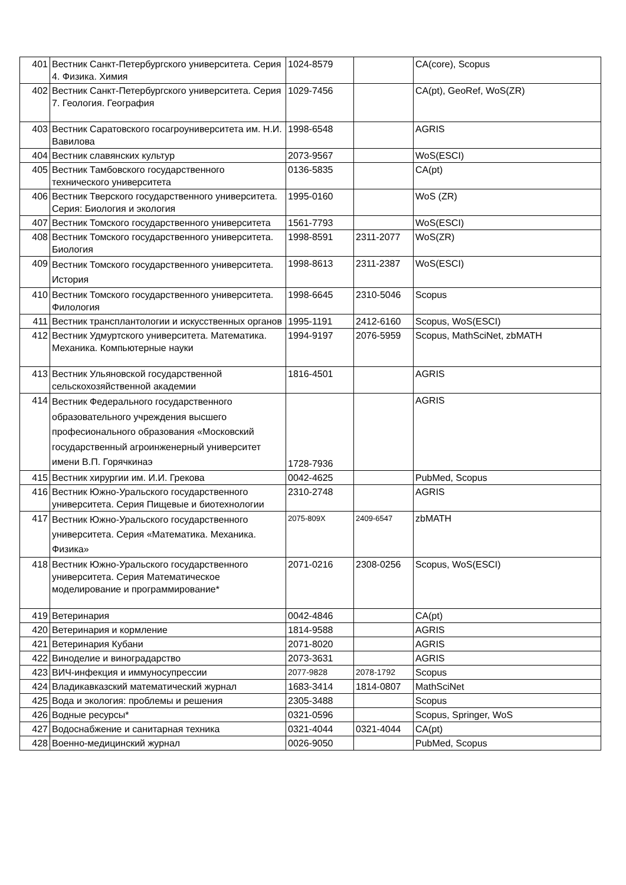| 401 | Вестник Санкт-Петербургского университета. Серия 4. Физика. Химия | 1024-8579 | | CA(core), Scopus |
| 402 | Вестник Санкт-Петербургского университета. Серия 7. Геология. География | 1029-7456 | | CA(pt), GeoRef, WoS(ZR) |
| 403 | Вестник Саратовского госагроуниверситета им. Н.И. Вавилова | 1998-6548 | | AGRIS |
| 404 | Вестник славянских культур | 2073-9567 | | WoS(ESCI) |
| 405 | Вестник Тамбовского государственного технического университета | 0136-5835 | | CA(pt) |
| 406 | Вестник Тверского государственного университета. Серия: Биология и экология | 1995-0160 | | WoS (ZR) |
| 407 | Вестник Томского государственного университета | 1561-7793 | | WoS(ESCI) |
| 408 | Вестник Томского государственного университета. Биология | 1998-8591 | 2311-2077 | WoS(ZR) |
| 409 | Вестник Томского государственного университета. История | 1998-8613 | 2311-2387 | WoS(ESCI) |
| 410 | Вестник Томского государственного университета. Филология | 1998-6645 | 2310-5046 | Scopus |
| 411 | Вестник трансплантологии и искусственных органов | 1995-1191 | 2412-6160 | Scopus, WoS(ESCI) |
| 412 | Вестник Удмуртского университета. Математика. Механика. Компьютерные науки | 1994-9197 | 2076-5959 | Scopus, MathSciNet, zbMATH |
| 413 | Вестник Ульяновской государственной сельскохозяйственной академии | 1816-4501 | | AGRIS |
| 414 | Вестник Федерального государственного образовательного учреждения высшего професионального образования «Московский государственный агроинженерный университет имени В.П. Горячкинаэ | 1728-7936 | | AGRIS |
| 415 | Вестник хирургии им. И.И. Грекова | 0042-4625 | | PubMed, Scopus |
| 416 | Вестник Южно-Уральского государственного университета. Серия Пищевые и биотехнологии | 2310-2748 | | AGRIS |
| 417 | Вестник Южно-Уральского государственного университета. Серия «Математика. Механика. Физика» | 2075-809X | 2409-6547 | zbMATH |
| 418 | Вестник Южно-Уральского государственного университета. Серия Математическое моделирование и программирование* | 2071-0216 | 2308-0256 | Scopus, WoS(ESCI) |
| 419 | Ветеринария | 0042-4846 | | CA(pt) |
| 420 | Ветеринария и кормление | 1814-9588 | | AGRIS |
| 421 | Ветеринария Кубани | 2071-8020 | | AGRIS |
| 422 | Виноделие и виноградарство | 2073-3631 | | AGRIS |
| 423 | ВИЧ-инфекция и иммуносупрессии | 2077-9828 | 2078-1792 | Scopus |
| 424 | Владикавказский математический журнал | 1683-3414 | 1814-0807 | MathSciNet |
| 425 | Вода и экология: проблемы и решения | 2305-3488 | | Scopus |
| 426 | Водные ресурсы* | 0321-0596 | | Scopus, Springer, WoS |
| 427 | Водоснабжение и санитарная техника | 0321-4044 | 0321-4044 | CA(pt) |
| 428 | Военно-медицинский журнал | 0026-9050 | | PubMed, Scopus |